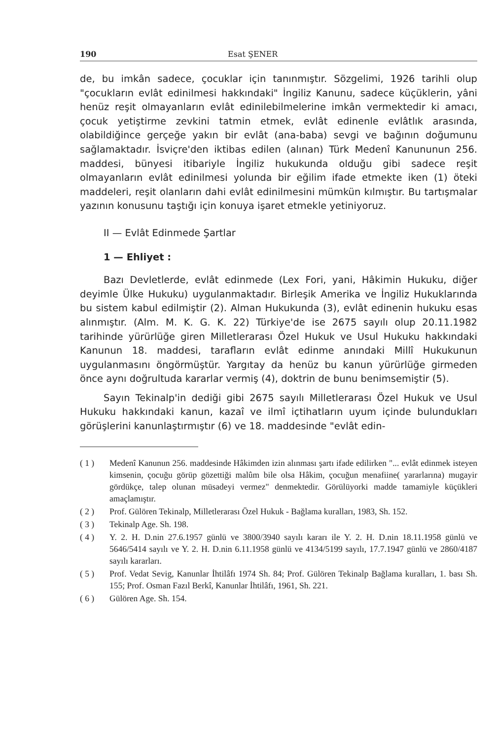190 Esat ŞENER
de, bu imkân sadece, çocuklar için tanınmıştır. Sözgelimi, 1926 tarihli olup "çocukların evlât edinilmesi hakkındaki" İngiliz Kanunu, sadece küçüklerin, yâni henüz reşit olmayanların evlât edinilebilmelerine imkân vermektedir ki amacı, çocuk yetiştirme zevkini tatmin etmek, evlât edinenle evlâtlık arasında, olabildiğince gerçeğe yakın bir evlât (ana-baba) sevgi ve bağının doğumunu sağlamaktadır. İsviçre'den iktibas edilen (alınan) Türk Medenî Kanununun 256. maddesi, bünyesi itibariyle İngiliz hukukunda olduğu gibi sadece reşit olmayanların evlât edinilmesi yolunda bir eğilim ifade etmekte iken (1) öteki maddeleri, reşit olanların dahi evlât edinilmesini mümkün kılmıştır. Bu tartışmalar yazının konusunu taştığı için konuya işaret etmekle yetiniyoruz.
II — Evlât Edinmede Şartlar
1 — Ehliyet :
Bazı Devletlerde, evlât edinmede (Lex Fori, yani, Hâkimin Hukuku, diğer deyimle Ülke Hukuku) uygulanmaktadır. Birleşik Amerika ve İngiliz Hukuklarında bu sistem kabul edilmiştir (2). Alman Hukukunda (3), evlât edinenin hukuku esas alınmıştır. (Alm. M. K. G. K. 22) Türkiye'de ise 2675 sayılı olup 20.11.1982 tarihinde yürürlüğe giren Milletlerarası Özel Hukuk ve Usul Hukuku hakkındaki Kanunun 18. maddesi, tarafların evlât edinme anındaki Millî Hukukunun uygulanmasını öngörmüştür. Yargıtay da henüz bu kanun yürürlüğe girmeden önce aynı doğrultuda kararlar vermiş (4), doktrin de bunu benimsemiştir (5).
Sayın Tekinalp'in dediği gibi 2675 sayılı Milletlerarası Özel Hukuk ve Usul Hukuku hakkındaki kanun, kazaî ve ilmî içtihatların uyum içinde bulundukları görüşlerini kanunlaştırmıştır (6) ve 18. maddesinde "evlât edin-
( 1 ) Medenî Kanunun 256. maddesinde Hâkimden izin alınması şartı ifade edilirken "... evlât edinmek isteyen kimsenin, çocuğu görüp gözettiği malûm bile olsa Hâkim, çocuğun menafiine( yararlarına) mugayir gördükçe, talep olunan müsadeyi vermez" denmektedir. Görülüyorki madde tamamiyle küçükleri amaçlamıştır.
( 2 ) Prof. Gülören Tekinalp, Milletlerarası Özel Hukuk - Bağlama kuralları, 1983, Sh. 152.
( 3 ) Tekinalp Age. Sh. 198.
( 4 ) Y. 2. H. D.nin 27.6.1957 günlü ve 3800/3940 sayılı kararı ile Y. 2. H. D.nin 18.11.1958 günlü ve 5646/5414 sayılı ve Y. 2. H. D.nin 6.11.1958 günlü ve 4134/5199 sayılı, 17.7.1947 günlü ve 2860/4187 sayılı kararları.
( 5 ) Prof. Vedat Sevig, Kanunlar İhtilâfı 1974 Sh. 84; Prof. Gülören Tekinalp Bağlama kuralları, 1. bası Sh. 155; Prof. Osman Fazıl Berkî, Kanunlar İhtilâfı, 1961, Sh. 221.
( 6 ) Gülören Age. Sh. 154.